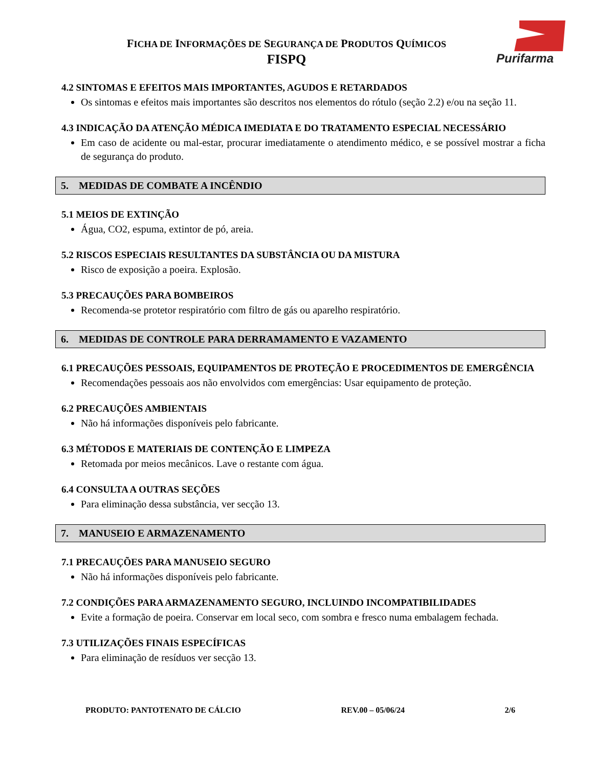FICHA DE INFORMAÇÕES DE SEGURANÇA DE PRODUTOS QUÍMICOS
FISPQ
Purifarma
4.2 SINTOMAS E EFEITOS MAIS IMPORTANTES, AGUDOS E RETARDADOS
Os sintomas e efeitos mais importantes são descritos nos elementos do rótulo (seção 2.2) e/ou na seção 11.
4.3 INDICAÇÃO DA ATENÇÃO MÉDICA IMEDIATA E DO TRATAMENTO ESPECIAL NECESSÁRIO
Em caso de acidente ou mal-estar, procurar imediatamente o atendimento médico, e se possível mostrar a ficha de segurança do produto.
5. MEDIDAS DE COMBATE A INCÊNDIO
5.1 MEIOS DE EXTINÇÃO
Água, CO2, espuma, extintor de pó, areia.
5.2 RISCOS ESPECIAIS RESULTANTES DA SUBSTÂNCIA OU DA MISTURA
Risco de exposição a poeira. Explosão.
5.3 PRECAUÇÕES PARA BOMBEIROS
Recomenda-se protetor respiratório com filtro de gás ou aparelho respiratório.
6. MEDIDAS DE CONTROLE PARA DERRAMAMENTO E VAZAMENTO
6.1 PRECAUÇÕES PESSOAIS, EQUIPAMENTOS DE PROTEÇÃO E PROCEDIMENTOS DE EMERGÊNCIA
Recomendações pessoais aos não envolvidos com emergências: Usar equipamento de proteção.
6.2 PRECAUÇÕES AMBIENTAIS
Não há informações disponíveis pelo fabricante.
6.3 MÉTODOS E MATERIAIS DE CONTENÇÃO E LIMPEZA
Retomada por meios mecânicos. Lave o restante com água.
6.4 CONSULTA A OUTRAS SEÇÕES
Para eliminação dessa substância, ver secção 13.
7. MANUSEIO E ARMAZENAMENTO
7.1 PRECAUÇÕES PARA MANUSEIO SEGURO
Não há informações disponíveis pelo fabricante.
7.2 CONDIÇÕES PARA ARMAZENAMENTO SEGURO, INCLUINDO INCOMPATIBILIDADES
Evite a formação de poeira. Conservar em local seco, com sombra e fresco numa embalagem fechada.
7.3 UTILIZAÇÕES FINAIS ESPECÍFICAS
Para eliminação de resíduos ver secção 13.
PRODUTO: PANTOTENATO DE CÁLCIO REV.00 – 05/06/24 2/6